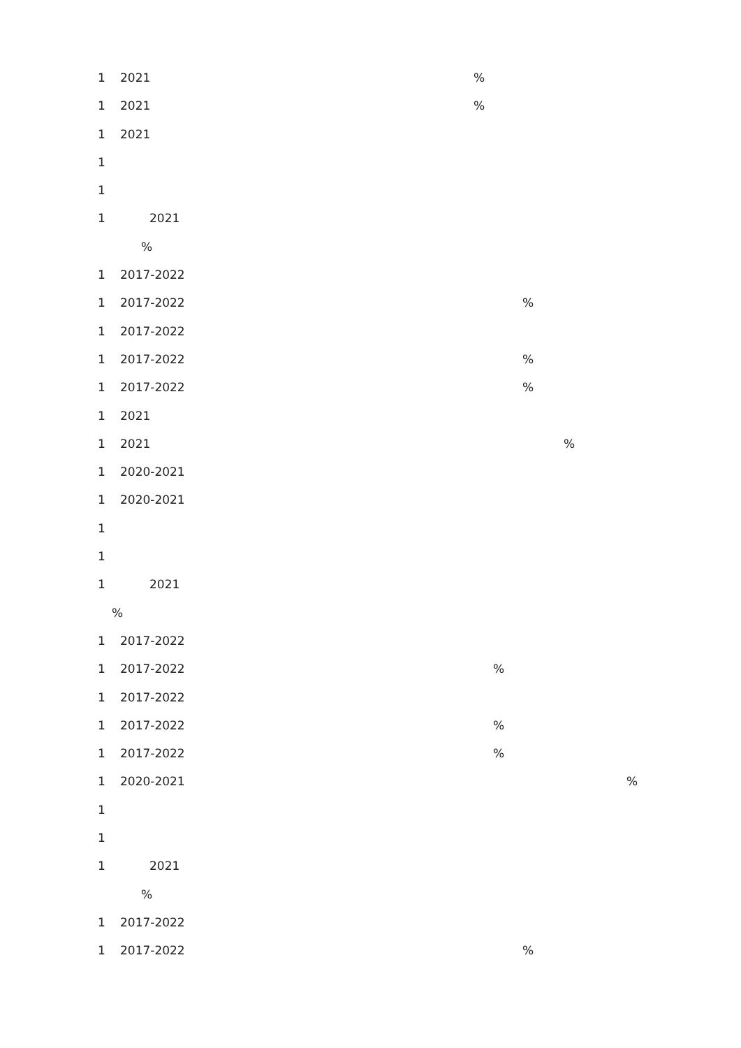1 2021%
1 2021%
1 2021
1
1
1 2021
%
1 2017-2022
1 2017-2022%
1 2017-2022
1 2017-2022%
1 2017-2022%
1 2021
1 2021%
1 2020-2021
1 2020-2021
1
1
1 2021
%
1 2017-2022
1 2017-2022%
1 2017-2022
1 2017-2022%
1 2017-2022%
1 2020-2021%
1
1
1 2021
%
1 2017-2022
1 2017-2022%